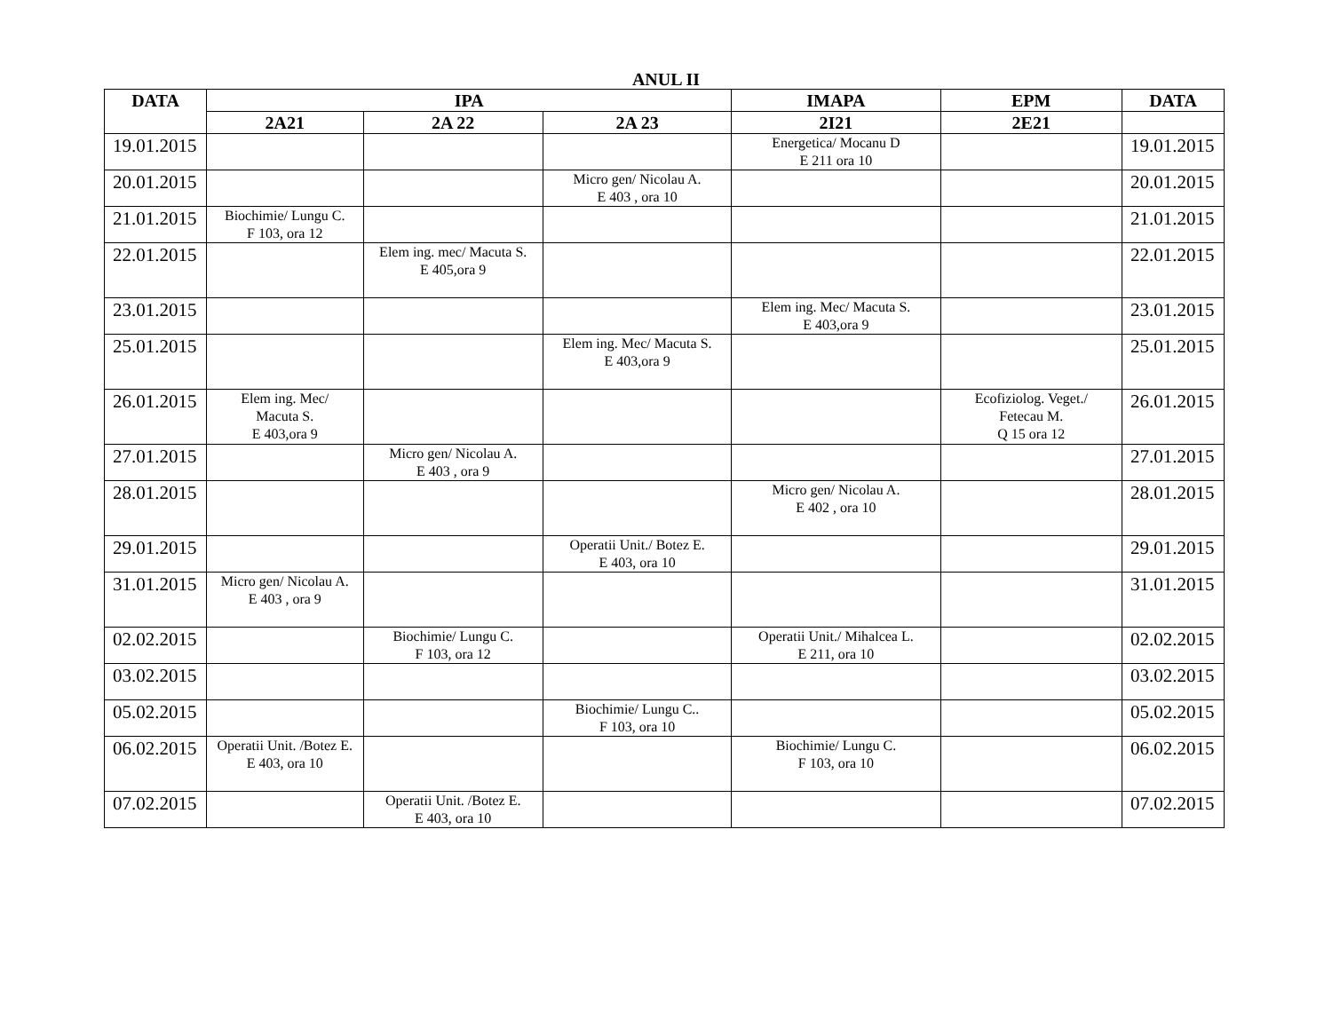ANUL II
| DATA | IPA | | | IMAPA | EPM | DATA |
| --- | --- | --- | --- | --- | --- | --- |
| | 2A21 | 2A 22 | 2A 23 | 2I21 | 2E21 | |
| 19.01.2015 | | | | Energetica/ Mocanu D E 211 ora 10 | | 19.01.2015 |
| 20.01.2015 | | | Micro gen/ Nicolau A. E 403 , ora 10 | | | 20.01.2015 |
| 21.01.2015 | Biochimie/ Lungu C. F 103, ora 12 | | | | | 21.01.2015 |
| 22.01.2015 | | Elem ing. mec/ Macuta S. E 405,ora 9 | | | | 22.01.2015 |
| 23.01.2015 | | | | Elem ing. Mec/ Macuta S. E 403,ora 9 | | 23.01.2015 |
| 25.01.2015 | | | Elem ing. Mec/ Macuta S. E 403,ora 9 | | | 25.01.2015 |
| 26.01.2015 | Elem ing. Mec/ Macuta S. E 403,ora 9 | | | | Ecofiziolog. Veget./ Fetecau M. Q 15 ora 12 | 26.01.2015 |
| 27.01.2015 | | Micro gen/ Nicolau A. E 403 , ora 9 | | | | 27.01.2015 |
| 28.01.2015 | | | | Micro gen/ Nicolau A. E 402 , ora 10 | | 28.01.2015 |
| 29.01.2015 | | | Operatii Unit./ Botez E. E 403, ora 10 | | | 29.01.2015 |
| 31.01.2015 | Micro gen/ Nicolau A. E 403 , ora 9 | | | | | 31.01.2015 |
| 02.02.2015 | | Biochimie/ Lungu C. F 103, ora 12 | | Operatii Unit./ Mihalcea L. E 211, ora 10 | | 02.02.2015 |
| 03.02.2015 | | | | | | 03.02.2015 |
| 05.02.2015 | | | Biochimie/ Lungu C.. F 103, ora 10 | | | 05.02.2015 |
| 06.02.2015 | Operatii Unit. /Botez E. E 403, ora 10 | | | Biochimie/ Lungu C. F 103, ora 10 | | 06.02.2015 |
| 07.02.2015 | | Operatii Unit. /Botez E. E 403, ora 10 | | | | 07.02.2015 |